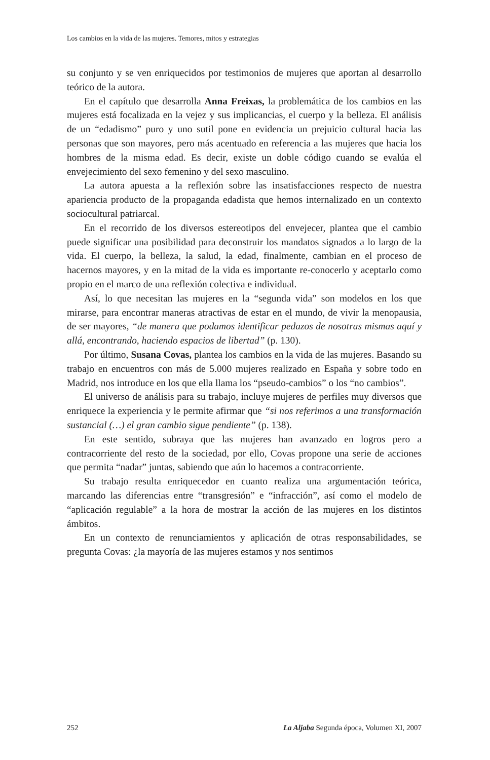Los cambios en la vida de las mujeres. Temores, mitos y estrategias
su conjunto y se ven enriquecidos por testimonios de mujeres que aportan al desarrollo teórico de la autora.
En el capítulo que desarrolla Anna Freixas, la problemática de los cambios en las mujeres está focalizada en la vejez y sus implicancias, el cuerpo y la belleza. El análisis de un “edadismo” puro y uno sutil pone en evidencia un prejuicio cultural hacia las personas que son mayores, pero más acentuado en referencia a las mujeres que hacia los hombres de la misma edad. Es decir, existe un doble código cuando se evalúa el envejecimiento del sexo femenino y del sexo masculino.
La autora apuesta a la reflexión sobre las insatisfacciones respecto de nuestra apariencia producto de la propaganda edadista que hemos internalizado en un contexto sociocultural patriarcal.
En el recorrido de los diversos estereotipos del envejecer, plantea que el cambio puede significar una posibilidad para deconstruir los mandatos signados a lo largo de la vida. El cuerpo, la belleza, la salud, la edad, finalmente, cambian en el proceso de hacernos mayores, y en la mitad de la vida es importante re-conocerlo y aceptarlo como propio en el marco de una reflexión colectiva e individual.
Así, lo que necesitan las mujeres en la “segunda vida” son modelos en los que mirarse, para encontrar maneras atractivas de estar en el mundo, de vivir la menopausia, de ser mayores, “de manera que podamos identificar pedazos de nosotras mismas aquí y allá, encontrando, haciendo espacios de libertad” (p. 130).
Por último, Susana Covas, plantea los cambios en la vida de las mujeres. Basando su trabajo en encuentros con más de 5.000 mujeres realizado en España y sobre todo en Madrid, nos introduce en los que ella llama los “pseudo-cambios” o los “no cambios”.
El universo de análisis para su trabajo, incluye mujeres de perfiles muy diversos que enriquece la experiencia y le permite afirmar que “si nos referimos a una transformación sustancial (…) el gran cambio sigue pendiente” (p. 138).
En este sentido, subraya que las mujeres han avanzado en logros pero a contracorriente del resto de la sociedad, por ello, Covas propone una serie de acciones que permita “nadar” juntas, sabiendo que aún lo hacemos a contracorriente.
Su trabajo resulta enriquecedor en cuanto realiza una argumentación teórica, marcando las diferencias entre “transgresión” e “infracción”, así como el modelo de “aplicación regulable” a la hora de mostrar la acción de las mujeres en los distintos ámbitos.
En un contexto de renunciamientos y aplicación de otras responsabilidades, se pregunta Covas: ¿la mayoría de las mujeres estamos y nos sentimos
252 La Aljaba Segunda época, Volumen XI, 2007